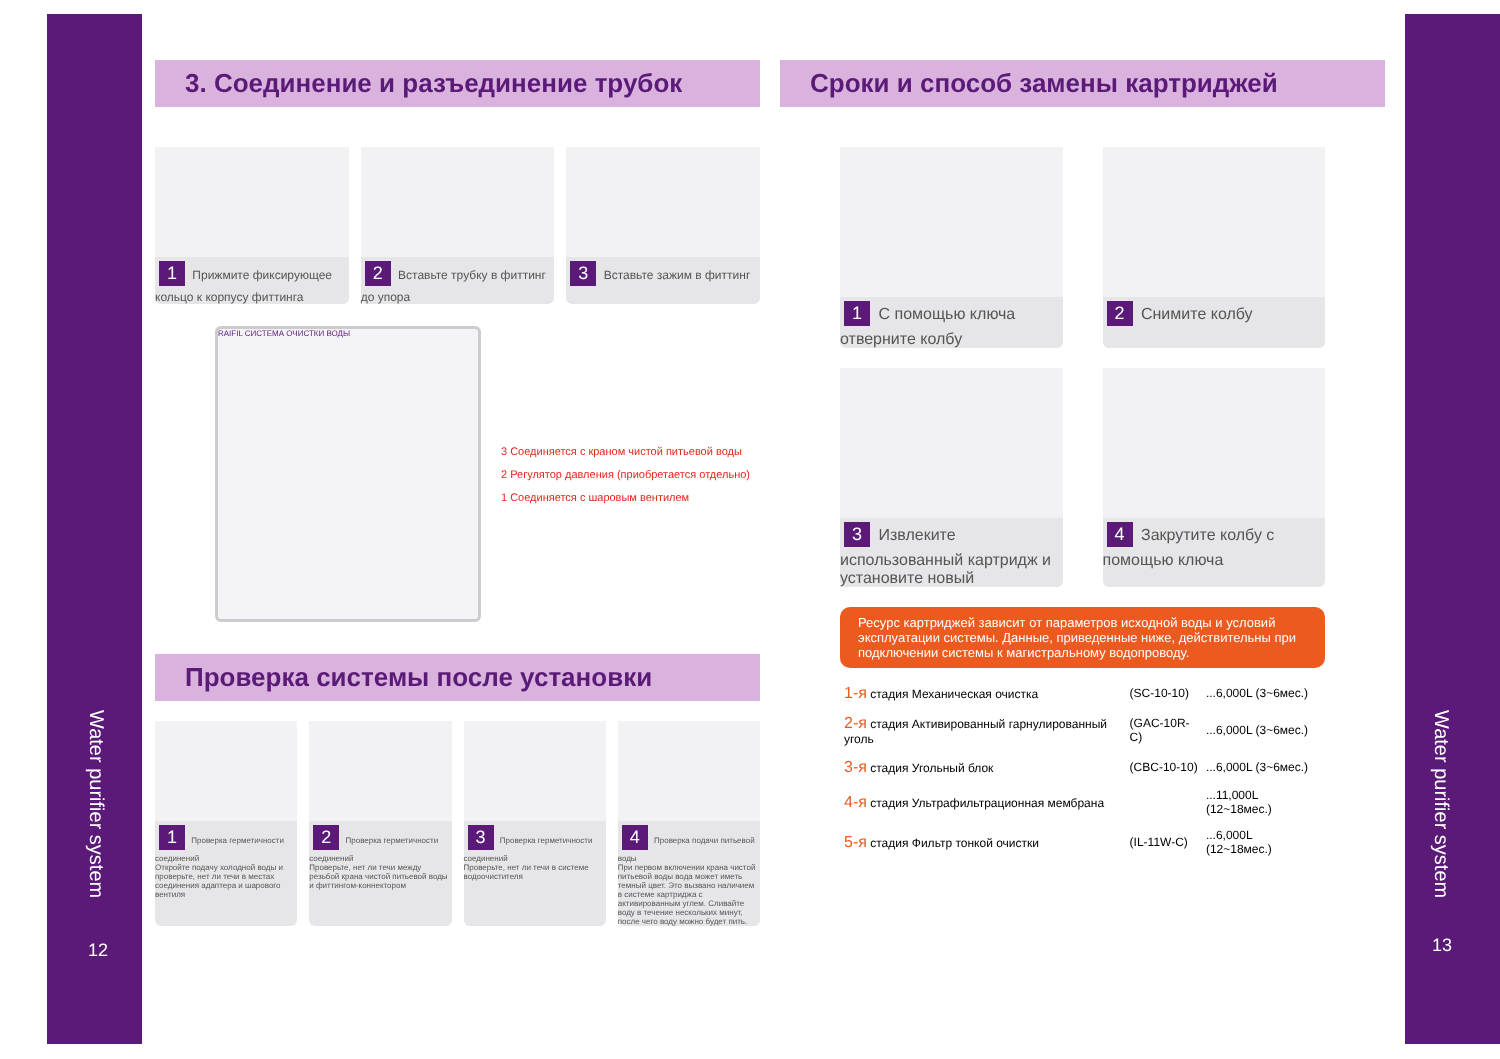Water purifier system
12
Water purifier system
13
3. Соединение и разъединение трубок
1 Прижмите фиксирующее кольцо к корпусу фиттинга
2 Вставьте трубку в фиттинг до упора
3 Вставьте зажим в фиттинг
RAIFIL СИСТЕМА ОЧИСТКИ ВОДЫ
3 Соединяется с краном чистой питьевой воды
2 Регулятор давления (приобретается отдельно)
1 Соединяется с шаровым вентилем
Проверка системы после установки
1 Проверка герметичности соединений
Откройте подачу холодной воды и проверьте, нет ли течи в местах соединения адаптера и шарового вентиля
2 Проверка герметичности соединений
Проверьте, нет ли течи между резьбой крана чистой питьевой воды и фиттингом-коннектором
3 Проверка герметичности соединений
Проверьте, нет ли течи в системе водоочистителя
4 Проверка подачи питьевой воды
При первом включении крана чистой питьевой воды вода может иметь темный цвет. Это вызвано наличием в системе картриджа с активированным углем. Сливайте воду в течение нескольких минут, после чего воду можно будет пить.
Сроки и способ замены картриджей
1 С помощью ключа отверните колбу
2 Снимите колбу
3 Извлеките использованный картридж и установите новый
4 Закрутите колбу с помощью ключа
Ресурс картриджей зависит от параметров исходной воды и условий эксплуатации системы. Данные, приведенные ниже, действительны при подключении системы к магистральному водопроводу.
| 1-я стадия Механическая очистка | (SC-10-10) | ...6,000L (3~6мес.) |
| 2-я стадия Активированный гарнулированный уголь | (GAC-10R-C) | ...6,000L (3~6мес.) |
| 3-я стадия Угольный блок | (CBC-10-10) | ...6,000L (3~6мес.) |
| 4-я стадия Ультрафильтрационная мембрана | | ...11,000L (12~18мес.) |
| 5-я стадия Фильтр тонкой очистки | (IL-11W-C) | ...6,000L (12~18мес.) |